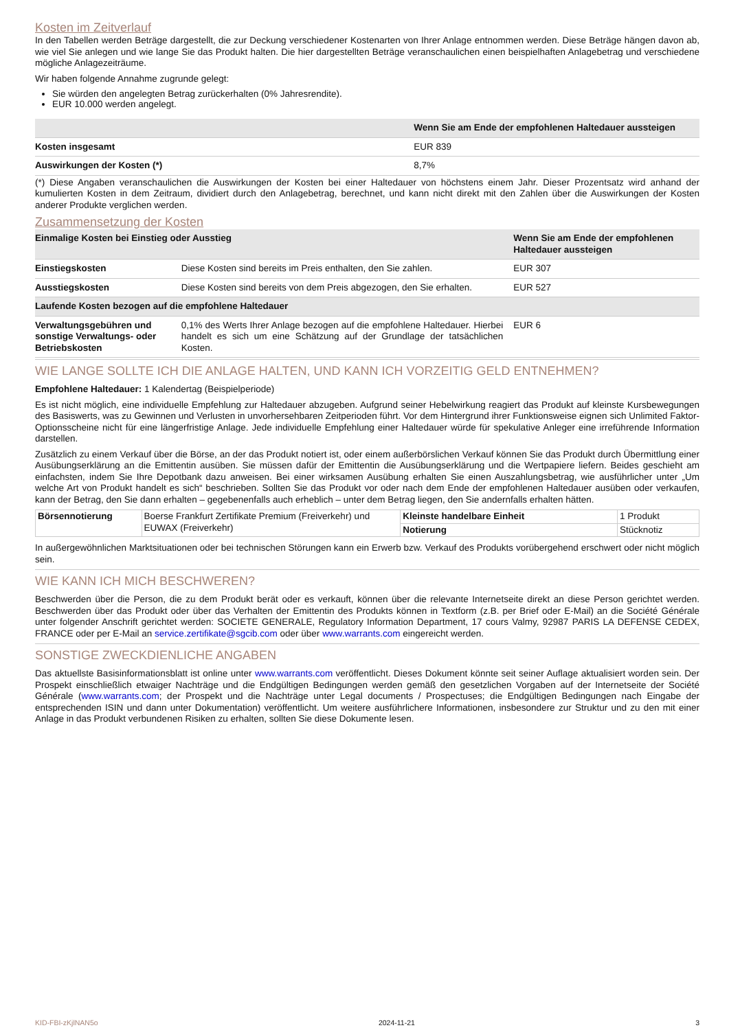Kosten im Zeitverlauf
In den Tabellen werden Beträge dargestellt, die zur Deckung verschiedener Kostenarten von Ihrer Anlage entnommen werden. Diese Beträge hängen davon ab, wie viel Sie anlegen und wie lange Sie das Produkt halten. Die hier dargestellten Beträge veranschaulichen einen beispielhaften Anlagebetrag und verschiedene mögliche Anlagezeiträume.
Wir haben folgende Annahme zugrunde gelegt:
Sie würden den angelegten Betrag zurückerhalten (0% Jahresrendite).
EUR 10.000 werden angelegt.
| | Wenn Sie am Ende der empfohlenen Haltedauer aussteigen |
| --- | --- |
| Kosten insgesamt | EUR 839 |
| Auswirkungen der Kosten (*) | 8,7% |
(*) Diese Angaben veranschaulichen die Auswirkungen der Kosten bei einer Haltedauer von höchstens einem Jahr. Dieser Prozentsatz wird anhand der kumulierten Kosten in dem Zeitraum, dividiert durch den Anlagebetrag, berechnet, und kann nicht direkt mit den Zahlen über die Auswirkungen der Kosten anderer Produkte verglichen werden.
Zusammensetzung der Kosten
| Einmalige Kosten bei Einstieg oder Ausstieg | | Wenn Sie am Ende der empfohlenen Haltedauer aussteigen |
| --- | --- | --- |
| Einstiegskosten | Diese Kosten sind bereits im Preis enthalten, den Sie zahlen. | EUR 307 |
| Ausstiegskosten | Diese Kosten sind bereits von dem Preis abgezogen, den Sie erhalten. | EUR 527 |
| Laufende Kosten bezogen auf die empfohlene Haltedauer | | |
| Verwaltungsgebühren und sonstige Verwaltungs- oder Betriebskosten | 0,1% des Werts Ihrer Anlage bezogen auf die empfohlene Haltedauer. Hierbei handelt es sich um eine Schätzung auf der Grundlage der tatsächlichen Kosten. | EUR 6 |
WIE LANGE SOLLTE ICH DIE ANLAGE HALTEN, UND KANN ICH VORZEITIG GELD ENTNEHMEN?
Empfohlene Haltedauer: 1 Kalendertag (Beispielperiode)
Es ist nicht möglich, eine individuelle Empfehlung zur Haltedauer abzugeben. Aufgrund seiner Hebelwirkung reagiert das Produkt auf kleinste Kursbewegungen des Basiswerts, was zu Gewinnen und Verlusten in unvorhersehbaren Zeitperioden führt. Vor dem Hintergrund ihrer Funktionsweise eignen sich Unlimited Faktor-Optionsscheine nicht für eine längerfristige Anlage. Jede individuelle Empfehlung einer Haltedauer würde für spekulative Anleger eine irreführende Information darstellen.
Zusätzlich zu einem Verkauf über die Börse, an der das Produkt notiert ist, oder einem außerbörslichen Verkauf können Sie das Produkt durch Übermittlung einer Ausübungserklärung an die Emittentin ausüben. Sie müssen dafür der Emittentin die Ausübungserklärung und die Wertpapiere liefern. Beides geschieht am einfachsten, indem Sie Ihre Depotbank dazu anweisen. Bei einer wirksamen Ausübung erhalten Sie einen Auszahlungsbetrag, wie ausführlicher unter „Um welche Art von Produkt handelt es sich“ beschrieben. Sollten Sie das Produkt vor oder nach dem Ende der empfohlenen Haltedauer ausüben oder verkaufen, kann der Betrag, den Sie dann erhalten – gegebenenfalls auch erheblich – unter dem Betrag liegen, den Sie andernfalls erhalten hätten.
| Börsennotierung | Boerse Frankfurt Zertifikate Premium (Freiverkehr) und EUWAX (Freiverkehr) | Kleinste handelbare Einheit | 1 Produkt |
| | | Notierung | Stücknotiz |
In außergewöhnlichen Marktsituationen oder bei technischen Störungen kann ein Erwerb bzw. Verkauf des Produkts vorübergehend erschwert oder nicht möglich sein.
WIE KANN ICH MICH BESCHWEREN?
Beschwerden über die Person, die zu dem Produkt berät oder es verkauft, können über die relevante Internetseite direkt an diese Person gerichtet werden. Beschwerden über das Produkt oder über das Verhalten der Emittentin des Produkts können in Textform (z.B. per Brief oder E-Mail) an die Société Générale unter folgender Anschrift gerichtet werden: SOCIETE GENERALE, Regulatory Information Department, 17 cours Valmy, 92987 PARIS LA DEFENSE CEDEX, FRANCE oder per E-Mail an service.zertifikate@sgcib.com oder über www.warrants.com eingereicht werden.
SONSTIGE ZWECKDIENLICHE ANGABEN
Das aktuellste Basisinformationsblatt ist online unter www.warrants.com veröffentlicht. Dieses Dokument könnte seit seiner Auflage aktualisiert worden sein. Der Prospekt einschließlich etwaiger Nachträge und die Endgültigen Bedingungen werden gemäß den gesetzlichen Vorgaben auf der Internetseite der Société Générale (www.warrants.com; der Prospekt und die Nachträge unter Legal documents / Prospectuses; die Endgültigen Bedingungen nach Eingabe der entsprechenden ISIN und dann unter Dokumentation) veröffentlicht. Um weitere ausführlichere Informationen, insbesondere zur Struktur und zu den mit einer Anlage in das Produkt verbundenen Risiken zu erhalten, sollten Sie diese Dokumente lesen.
KID-FBI-zKjlNAN5o 2024-11-21 3